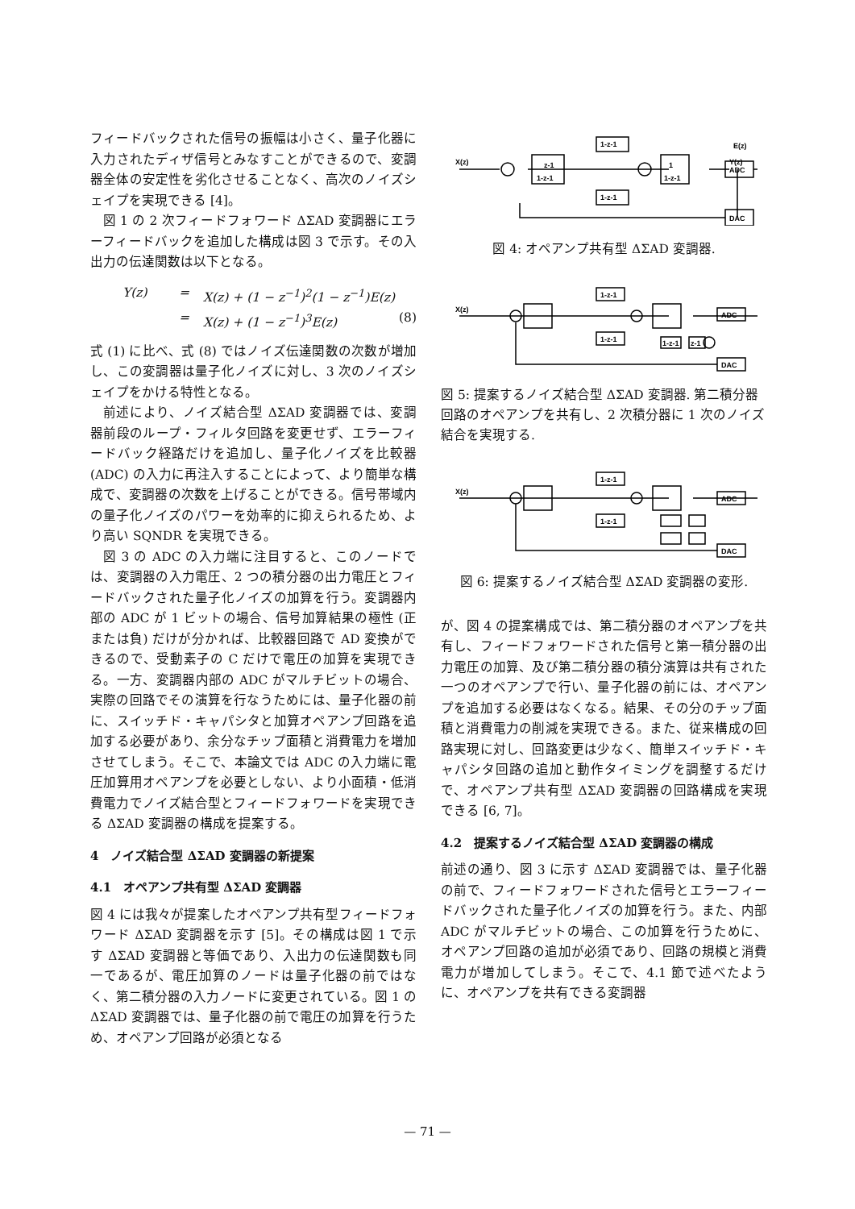フィードバックされた信号の振幅は小さく、量子化器に入力されたディザ信号とみなすことができるので、変調器全体の安定性を劣化させることなく、高次のノイズシェイプを実現できる [4]。
図 1 の 2 次フィードフォワード ΔΣAD 変調器にエラーフィードバックを追加した構成は図 3 で示す。その入出力の伝達関数は以下となる。
Y(z) = X(z) + (1 − z<sup>−1</sup>)<sup>2</sup>(1 − z<sup>−1</sup>)E(z)
= X(z) + (1 − z<sup>−1</sup>)<sup>3</sup>E(z) (8)
式 (1) に比べ、式 (8) ではノイズ伝達関数の次数が増加し、この変調器は量子化ノイズに対し、3 次のノイズシェイプをかける特性となる。
前述により、ノイズ結合型 ΔΣAD 変調器では、変調器前段のループ・フィルタ回路を変更せず、エラーフィードバック経路だけを追加し、量子化ノイズを比較器 (ADC) の入力に再注入することによって、より簡単な構成で、変調器の次数を上げることができる。信号帯域内の量子化ノイズのパワーを効率的に抑えられるため、より高い SQNDR を実現できる。
図 3 の ADC の入力端に注目すると、このノードでは、変調器の入力電圧、2 つの積分器の出力電圧とフィードバックされた量子化ノイズの加算を行う。変調器内部の ADC が 1 ビットの場合、信号加算結果の極性 (正または負) だけが分かれば、比較器回路で AD 変換ができるので、受動素子の C だけで電圧の加算を実現できる。一方、変調器内部の ADC がマルチビットの場合、実際の回路でその演算を行なうためには、量子化器の前に、スイッチド・キャパシタと加算オペアンプ回路を追加する必要があり、余分なチップ面積と消費電力を増加させてしまう。そこで、本論文では ADC の入力端に電圧加算用オペアンプを必要としない、より小面積・低消費電力でノイズ結合型とフィードフォワードを実現できる ΔΣAD 変調器の構成を提案する。
4　ノイズ結合型 ΔΣAD 変調器の新提案
4.1　オペアンプ共有型 ΔΣAD 変調器
図 4 には我々が提案したオペアンプ共有型フィードフォワード ΔΣAD 変調器を示す [5]。その構成は図 1 で示す ΔΣAD 変調器と等価であり、入出力の伝達関数も同一であるが、電圧加算のノードは量子化器の前ではなく、第二積分器の入力ノードに変更されている。図 1 の ΔΣAD 変調器では、量子化器の前で電圧の加算を行うため、オペアンプ回路が必須となる
X(z)
z-1
1-z-1
1-z-1
1-z-1
1
1-z-1
ADC
DAC
E(z)
Y(z)
図 4: オペアンプ共有型 ΔΣAD 変調器.
X(z)
1-z-1
1-z-1
ADC
DAC
1-z-1
z-1
図 5: 提案するノイズ結合型 ΔΣAD 変調器. 第二積分器回路のオペアンプを共有し、2 次積分器に 1 次のノイズ結合を実現する.
X(z)
1-z-1
1-z-1
ADC
DAC
図 6: 提案するノイズ結合型 ΔΣAD 変調器の変形.
が、図 4 の提案構成では、第二積分器のオペアンプを共有し、フィードフォワードされた信号と第一積分器の出力電圧の加算、及び第二積分器の積分演算は共有された一つのオペアンプで行い、量子化器の前には、オペアンプを追加する必要はなくなる。結果、その分のチップ面積と消費電力の削減を実現できる。また、従来構成の回路実現に対し、回路変更は少なく、簡単スイッチド・キャパシタ回路の追加と動作タイミングを調整するだけで、オペアンプ共有型 ΔΣAD 変調器の回路構成を実現できる [6, 7]。
4.2　提案するノイズ結合型 ΔΣAD 変調器の構成
前述の通り、図 3 に示す ΔΣAD 変調器では、量子化器の前で、フィードフォワードされた信号とエラーフィードバックされた量子化ノイズの加算を行う。また、内部 ADC がマルチビットの場合、この加算を行うために、オペアンプ回路の追加が必須であり、回路の規模と消費電力が増加してしまう。そこで、4.1 節で述べたように、オペアンプを共有できる変調器
— 71 —